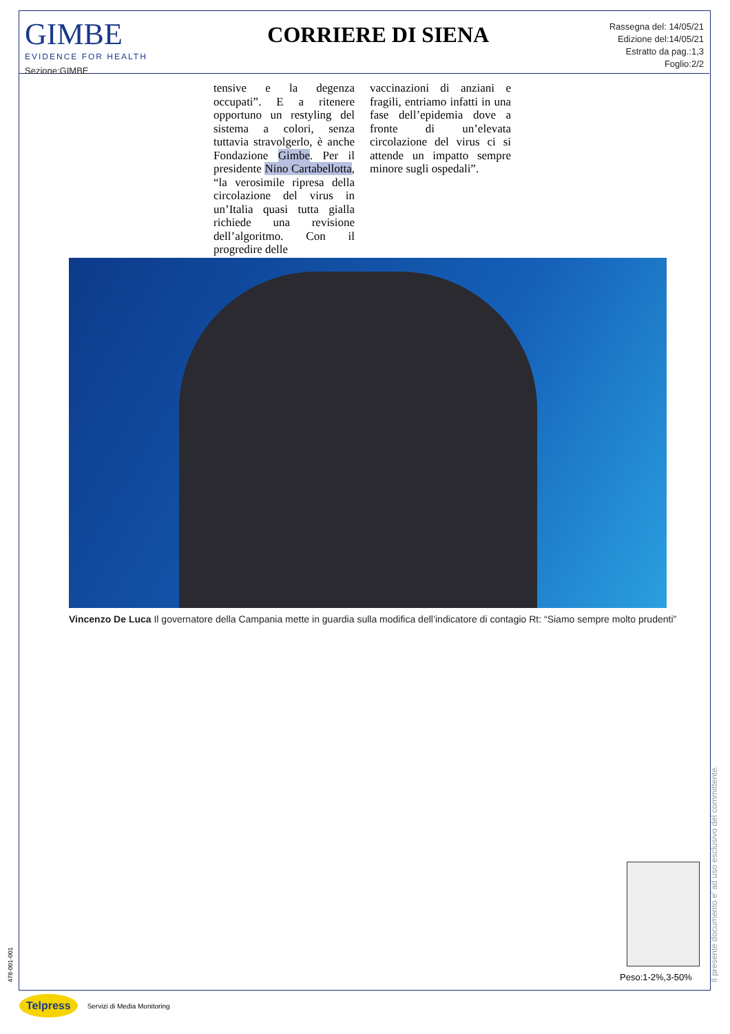GIMBE
EVIDENCE FOR HEALTH
Sezione:GIMBE
CORRIERE DI SIENA
Rassegna del: 14/05/21
Edizione del:14/05/21
Estratto da pag.:1,3
Foglio:2/2
tensive e la degenza occupati”. E a ritenere opportuno un restyling del sistema a colori, senza tuttavia stravolgerlo, è anche Fondazione Gimbe. Per il presidente Nino Cartabellotta, “la verosimile ripresa della circolazione del virus in un’Italia quasi tutta gialla richiede una revisione dell’algoritmo. Con il progredire delle
vaccinazioni di anziani e fragili, entriamo infatti in una fase dell’epidemia dove a fronte di un’elevata circolazione del virus ci si attende un impatto sempre minore sugli ospedali”.
Vincenzo De Luca Il governatore della Campania mette in guardia sulla modifica dell’indicatore di contagio Rt: “Siamo sempre molto prudenti”
Peso:1-2%,3-50%
478-001-001 Il presente documento e' ad uso esclusivo del committente.
Telpress Servizi di Media Monitoring